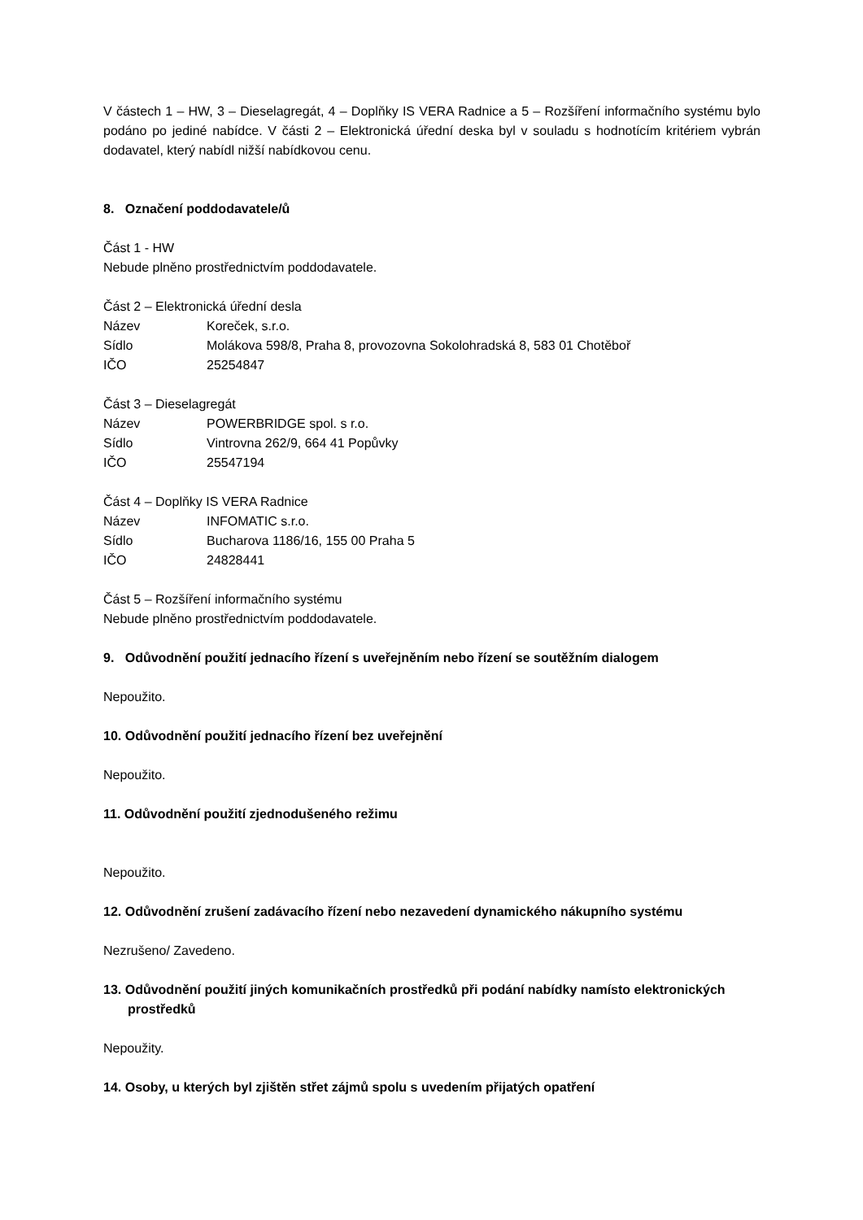V částech 1 – HW, 3 – Dieselagregát, 4 – Doplňky IS VERA Radnice a 5 – Rozšíření informačního systému bylo podáno po jediné nabídce. V části 2 – Elektronická úřední deska byl v souladu s hodnotícím kritériem vybrán dodavatel, který nabídl nižší nabídkovou cenu.
8. Označení poddodavatele/ů
Část 1 - HW
Nebude plněno prostřednictvím poddodavatele.
Část 2 – Elektronická úřední desla
Název Koreček, s.r.o.
Sídlo Molákova 598/8, Praha 8, provozovna Sokolohradská 8, 583 01 Chotěboř
IČO 25254847
Část 3 – Dieselagregát
Název POWERBRIDGE spol. s r.o.
Sídlo Vintrovna 262/9, 664 41 Popůvky
IČO 25547194
Část 4 – Doplňky IS VERA Radnice
Název INFOMATIC s.r.o.
Sídlo Bucharova 1186/16, 155 00 Praha 5
IČO 24828441
Část 5 – Rozšíření informačního systému
Nebude plněno prostřednictvím poddodavatele.
9. Odůvodnění použití jednacího řízení s uveřejněním nebo řízení se soutěžním dialogem
Nepoužito.
10. Odůvodnění použití jednacího řízení bez uveřejnění
Nepoužito.
11. Odůvodnění použití zjednodušeného režimu
Nepoužito.
12. Odůvodnění zrušení zadávacího řízení nebo nezavedení dynamického nákupního systému
Nezrušeno/ Zavedeno.
13. Odůvodnění použití jiných komunikačních prostředků při podání nabídky namísto elektronických prostředků
Nepoužity.
14. Osoby, u kterých byl zjištěn střet zájmů spolu s uvedením přijatých opatření